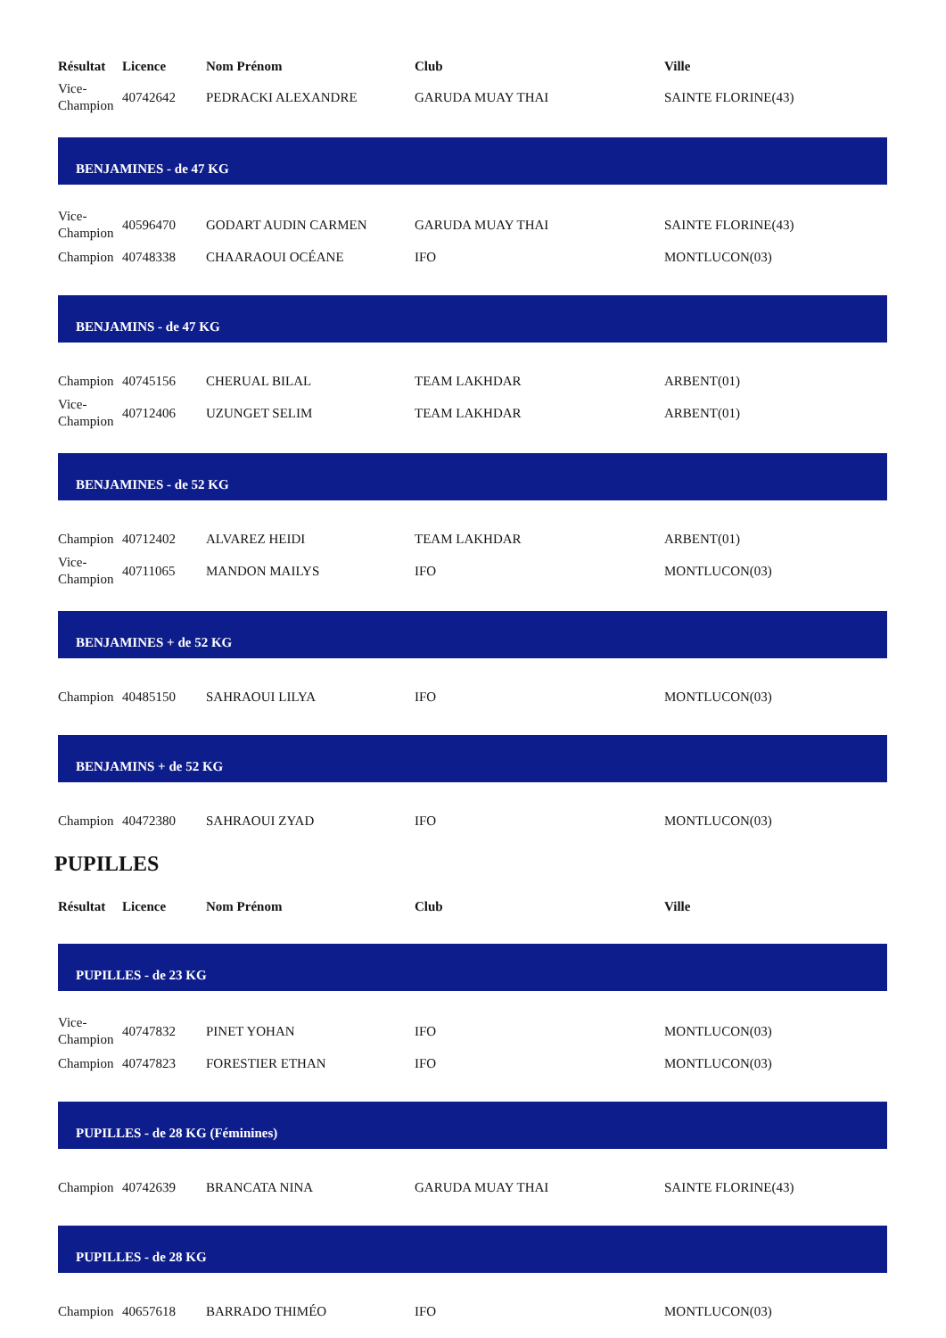| Résultat | Licence | Nom Prénom | Club | Ville |
| --- | --- | --- | --- | --- |
| Vice- Champion | 40742642 | PEDRACKI ALEXANDRE | GARUDA MUAY THAI | SAINTE FLORINE(43) |
| BENJAMINES - de 47 KG | | | | |
| Vice- Champion | 40596470 | GODART AUDIN CARMEN | GARUDA MUAY THAI | SAINTE FLORINE(43) |
| Champion | 40748338 | CHAARAOUI OCÉANE | IFO | MONTLUCON(03) |
| BENJAMINS - de 47 KG | | | | |
| Champion | 40745156 | CHERUAL BILAL | TEAM LAKHDAR | ARBENT(01) |
| Vice- Champion | 40712406 | UZUNGET SELIM | TEAM LAKHDAR | ARBENT(01) |
| BENJAMINES - de 52 KG | | | | |
| Champion | 40712402 | ALVAREZ HEIDI | TEAM LAKHDAR | ARBENT(01) |
| Vice- Champion | 40711065 | MANDON MAILYS | IFO | MONTLUCON(03) |
| BENJAMINES + de 52 KG | | | | |
| Champion | 40485150 | SAHRAOUI LILYA | IFO | MONTLUCON(03) |
| BENJAMINS + de 52 KG | | | | |
| Champion | 40472380 | SAHRAOUI ZYAD | IFO | MONTLUCON(03) |
PUPILLES
| Résultat | Licence | Nom Prénom | Club | Ville |
| --- | --- | --- | --- | --- |
| PUPILLES - de 23 KG | | | | |
| Vice- Champion | 40747832 | PINET YOHAN | IFO | MONTLUCON(03) |
| Champion | 40747823 | FORESTIER ETHAN | IFO | MONTLUCON(03) |
| PUPILLES - de 28 KG (Féminines) | | | | |
| Champion | 40742639 | BRANCATA NINA | GARUDA MUAY THAI | SAINTE FLORINE(43) |
| PUPILLES - de 28 KG | | | | |
| Champion | 40657618 | BARRADO THIMÉO | IFO | MONTLUCON(03) |